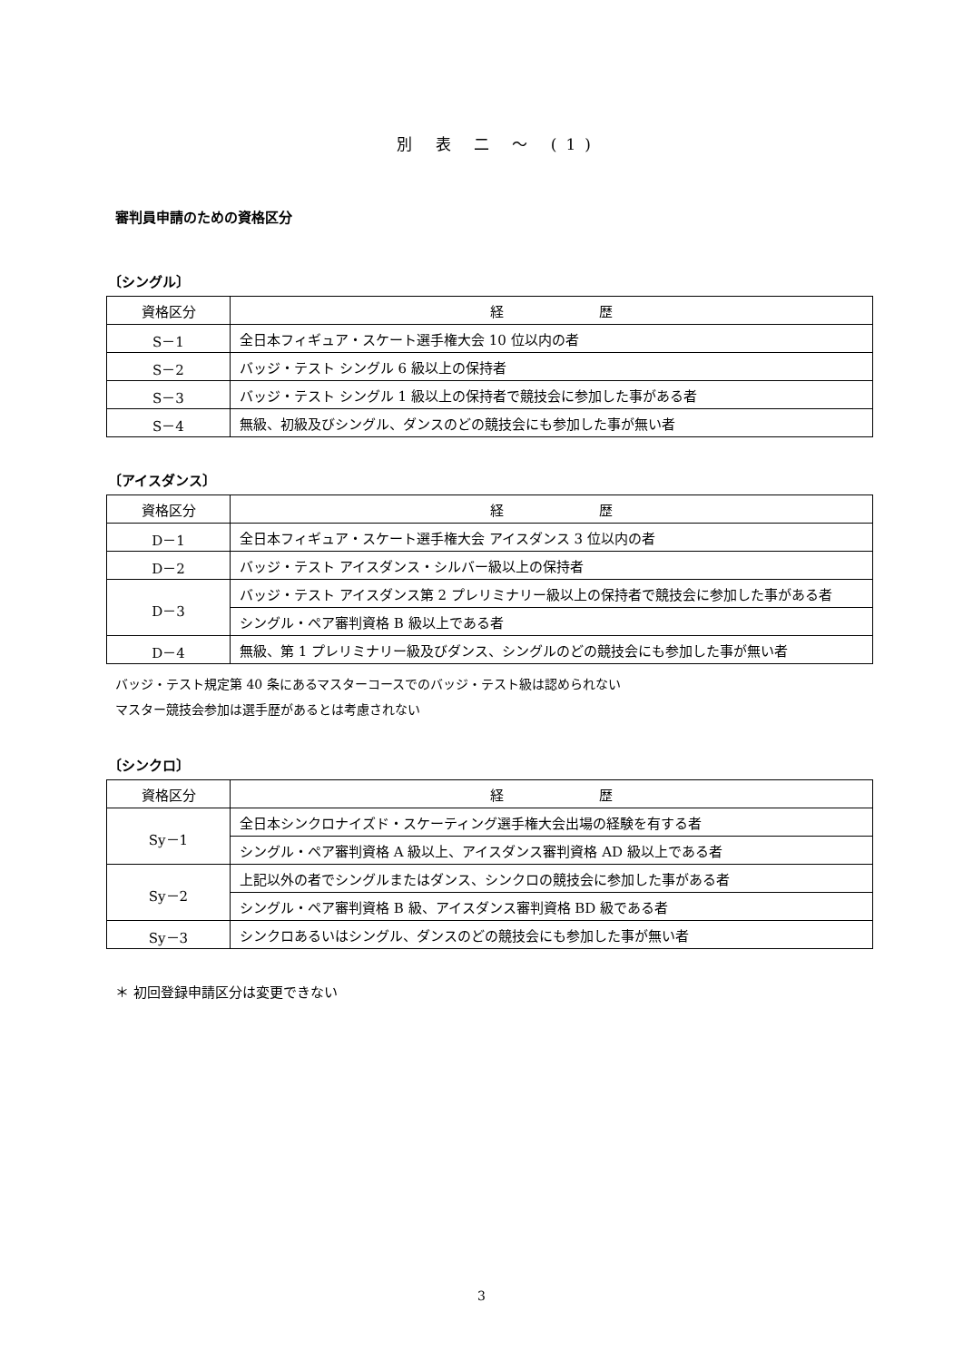別 表 二 ～ (1)
審判員申請のための資格区分
〔シングル〕
| 資格区分 | 経 歴 |
| --- | --- |
| S－1 | 全日本フィギュア・スケート選手権大会 10 位以内の者 |
| S－2 | バッジ・テスト シングル 6 級以上の保持者 |
| S－3 | バッジ・テスト シングル 1 級以上の保持者で競技会に参加した事がある者 |
| S－4 | 無級、初級及びシングル、ダンスのどの競技会にも参加した事が無い者 |
〔アイスダンス〕
| 資格区分 | 経 歴 |
| --- | --- |
| D－1 | 全日本フィギュア・スケート選手権大会 アイスダンス 3 位以内の者 |
| D－2 | バッジ・テスト アイスダンス・シルバー級以上の保持者 |
| D－3 | バッジ・テスト アイスダンス第 2 プレリミナリー級以上の保持者で競技会に参加した事がある者 |
| | シングル・ペア審判資格 B 級以上である者 |
| D－4 | 無級、第 1 プレリミナリー級及びダンス、シングルのどの競技会にも参加した事が無い者 |
バッジ・テスト規定第 40 条にあるマスターコースでのバッジ・テスト級は認められない
マスター競技会参加は選手歴があるとは考慮されない
〔シンクロ〕
| 資格区分 | 経 歴 |
| --- | --- |
| Sy－1 | 全日本シンクロナイズド・スケーティング選手権大会出場の経験を有する者 |
| | シングル・ペア審判資格 A 級以上、アイスダンス審判資格 AD 級以上である者 |
| Sy－2 | 上記以外の者でシングルまたはダンス、シンクロの競技会に参加した事がある者 |
| | シングル・ペア審判資格 B 級、アイスダンス審判資格 BD 級である者 |
| Sy－3 | シンクロあるいはシングル、ダンスのどの競技会にも参加した事が無い者 |
＊ 初回登録申請区分は変更できない
3